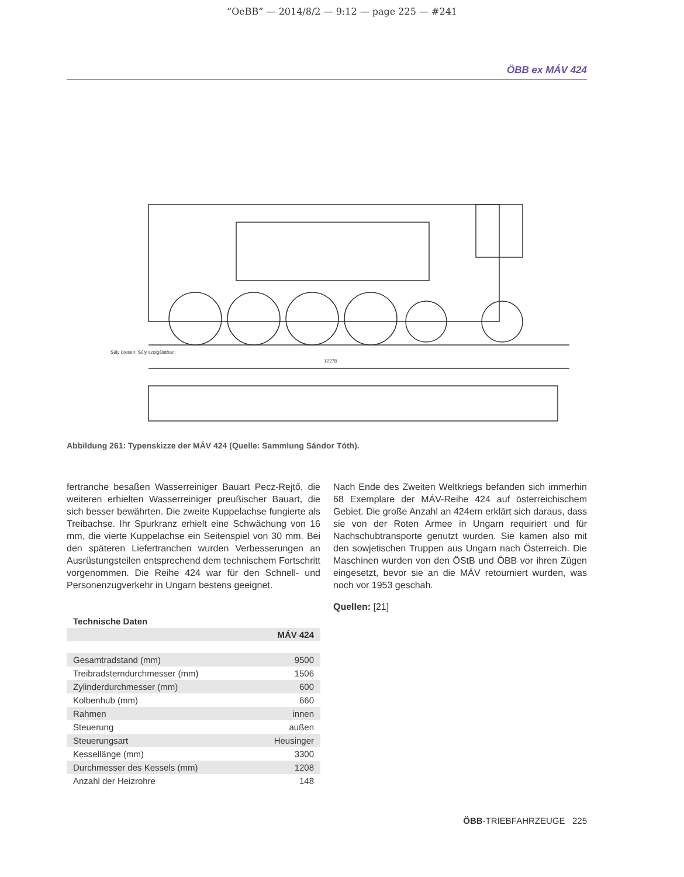“OeBB” — 2014/8/2 — 9:12 — page 225 — #241
ÖBB ex MÁV 424
12278
Súly üresen: Súly szolgálatban:
Abbildung 261: Typenskizze der MÁV 424 (Quelle: Sammlung Sándor Tóth).
fertranche besaßen Wasserreiniger Bauart Pecz-Rejtő, die weiteren erhielten Wasserreiniger preußischer Bauart, die sich besser bewährten. Die zweite Kuppelachse fungierte als Treibachse. Ihr Spurkranz erhielt eine Schwächung von 16 mm, die vierte Kuppelachse ein Seitenspiel von 30 mm. Bei den späteren Liefertranchen wurden Verbesserungen an Ausrüstungsteilen entsprechend dem technischem Fortschritt vorgenommen. Die Reihe 424 war für den Schnell- und Personenzugverkehr in Ungarn bestens geeignet.
| Technische Daten | |
| --- | --- |
| | MÁV 424 |
| Gesamtradstand (mm) | 9500 |
| Treibradsterndurchmesser (mm) | 1506 |
| Zylinderdurchmesser (mm) | 600 |
| Kolbenhub (mm) | 660 |
| Rahmen | innen |
| Steuerung | außen |
| Steuerungsart | Heusinger |
| Kessellänge (mm) | 3300 |
| Durchmesser des Kessels (mm) | 1208 |
| Anzahl der Heizrohre | 148 |
Nach Ende des Zweiten Weltkriegs befanden sich immerhin 68 Exemplare der MÁV-Reihe 424 auf österreichischem Gebiet. Die große Anzahl an 424ern erklärt sich daraus, dass sie von der Roten Armee in Ungarn requiriert und für Nachschubtransporte genutzt wurden. Sie kamen also mit den sowjetischen Truppen aus Ungarn nach Österreich. Die Maschinen wurden von den ÖStB und ÖBB vor ihren Zügen eingesetzt, bevor sie an die MÁV retourniert wurden, was noch vor 1953 geschah.
Quellen: [21]
ÖBB-TRIEBFAHRZEUGE 225